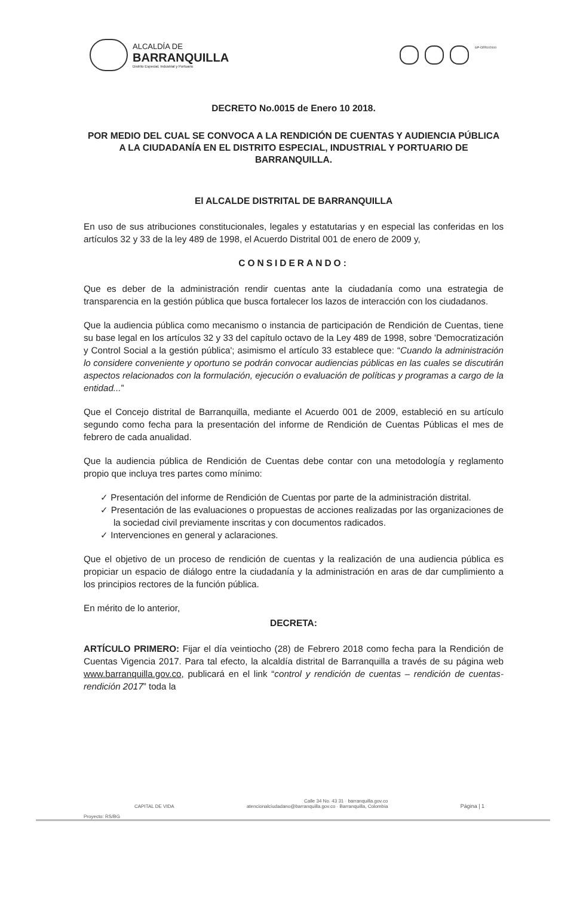ALCALDÍA DE
BARRANQUILLA
Distrito Especial, Industrial y Portuario
GP-CER102610
DECRETO No.0015 de Enero 10 2018.
POR MEDIO DEL CUAL SE CONVOCA A LA RENDICIÓN DE CUENTAS Y AUDIENCIA PÚBLICA A LA CIUDADANÍA EN EL DISTRITO ESPECIAL, INDUSTRIAL Y PORTUARIO DE BARRANQUILLA.
El ALCALDE DISTRITAL DE BARRANQUILLA
En uso de sus atribuciones constitucionales, legales y estatutarias y en especial las conferidas en los artículos 32 y 33 de la ley 489 de 1998, el Acuerdo Distrital 001 de enero de 2009 y,
CONSIDERANDO:
Que es deber de la administración rendir cuentas ante la ciudadanía como una estrategia de transparencia en la gestión pública que busca fortalecer los lazos de interacción con los ciudadanos.
Que la audiencia pública como mecanismo o instancia de participación de Rendición de Cuentas, tiene su base legal en los artículos 32 y 33 del capítulo octavo de la Ley 489 de 1998, sobre 'Democratización y Control Social a la gestión pública'; asimismo el artículo 33 establece que: “Cuando la administración lo considere conveniente y oportuno se podrán convocar audiencias públicas en las cuales se discutirán aspectos relacionados con la formulación, ejecución o evaluación de políticas y programas a cargo de la entidad...”
Que el Concejo distrital de Barranquilla, mediante el Acuerdo 001 de 2009, estableció en su artículo segundo como fecha para la presentación del informe de Rendición de Cuentas Públicas el mes de febrero de cada anualidad.
Que la audiencia pública de Rendición de Cuentas debe contar con una metodología y reglamento propio que incluya tres partes como mínimo:
✓ Presentación del informe de Rendición de Cuentas por parte de la administración distrital.
✓ Presentación de las evaluaciones o propuestas de acciones realizadas por las organizaciones de la sociedad civil previamente inscritas y con documentos radicados.
✓ Intervenciones en general y aclaraciones.
Que el objetivo de un proceso de rendición de cuentas y la realización de una audiencia pública es propiciar un espacio de diálogo entre la ciudadanía y la administración en aras de dar cumplimiento a los principios rectores de la función pública.
En mérito de lo anterior,
DECRETA:
ARTÍCULO PRIMERO: Fijar el día veintiocho (28) de Febrero 2018 como fecha para la Rendición de Cuentas Vigencia 2017. Para tal efecto, la alcaldía distrital de Barranquilla a través de su página web www.barranquilla.gov.co, publicará en el link “control y rendición de cuentas – rendición de cuentas- rendición 2017” toda la
CAPITAL DE VIDA
Calle 34 No. 43 31 · barranquilla.gov.co
atencionalciudadano@barranquilla.gov.co · Barranquilla, Colombia
Página | 1
Proyecto: RS/BG